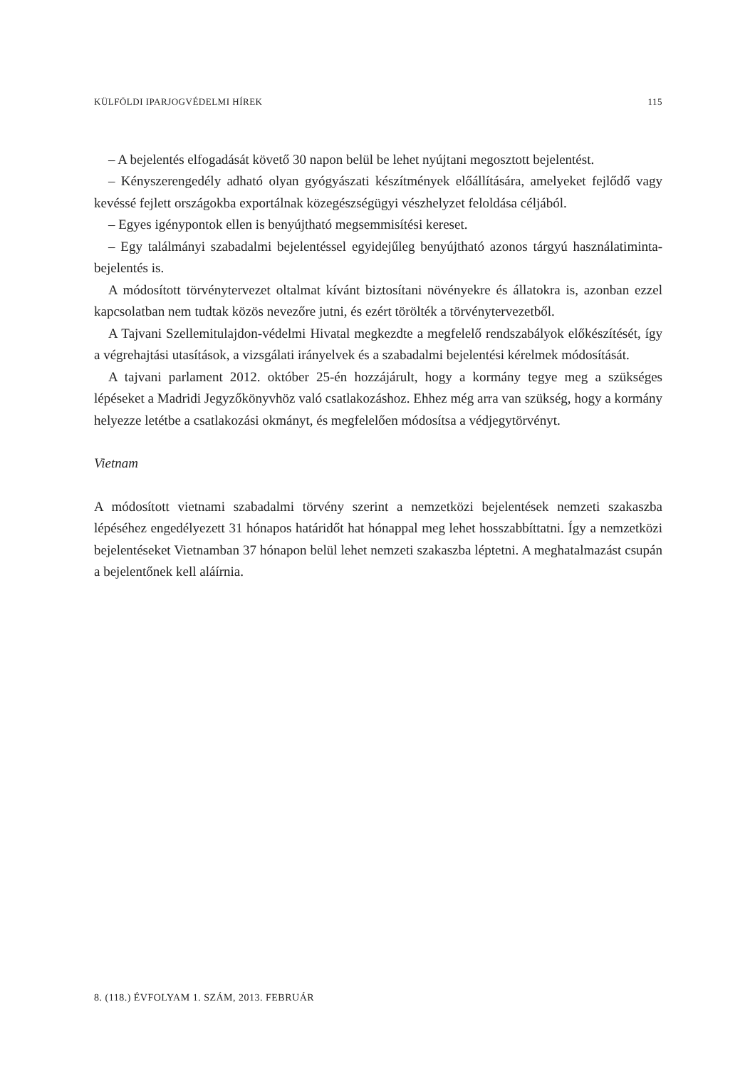KÜLFÖLDI IPARJOGVÉDELMI HÍREK 115
– A bejelentés elfogadását követő 30 napon belül be lehet nyújtani megosztott bejelentést.
– Kényszerengedély adható olyan gyógyászati készítmények előállítására, amelyeket fejlődő vagy kevéssé fejlett országokba exportálnak közegészségügyi vészhelyzet feloldása céljából.
– Egyes igénypontok ellen is benyújtható megsemmisítési kereset.
– Egy találmányi szabadalmi bejelentéssel egyidejűleg benyújtható azonos tárgyú használatiminta-bejelentés is.
A módosított törvénytervezet oltalmat kívánt biztosítani növényekre és állatokra is, azonban ezzel kapcsolatban nem tudtak közös nevezőre jutni, és ezért törölték a törvénytervezetből.
A Tajvani Szellemitulajdon-védelmi Hivatal megkezdte a megfelelő rendszabályok előkészítését, így a végrehajtási utasítások, a vizsgálati irányelvek és a szabadalmi bejelentési kérelmek módosítását.
A tajvani parlament 2012. október 25-én hozzájárult, hogy a kormány tegye meg a szükséges lépéseket a Madridi Jegyzőkönyvhöz való csatlakozáshoz. Ehhez még arra van szükség, hogy a kormány helyezze letétbe a csatlakozási okmányt, és megfelelően módosítsa a védjegytörvényt.
Vietnam
A módosított vietnami szabadalmi törvény szerint a nemzetközi bejelentések nemzeti szakaszba lépéséhez engedélyezett 31 hónapos határidőt hat hónappal meg lehet hosszabbíttatni. Így a nemzetközi bejelentéseket Vietnamban 37 hónapon belül lehet nemzeti szakaszba léptetni. A meghatalmazást csupán a bejelentőnek kell aláírnia.
8. (118.) ÉVFOLYAM 1. SZÁM, 2013. FEBRUÁR